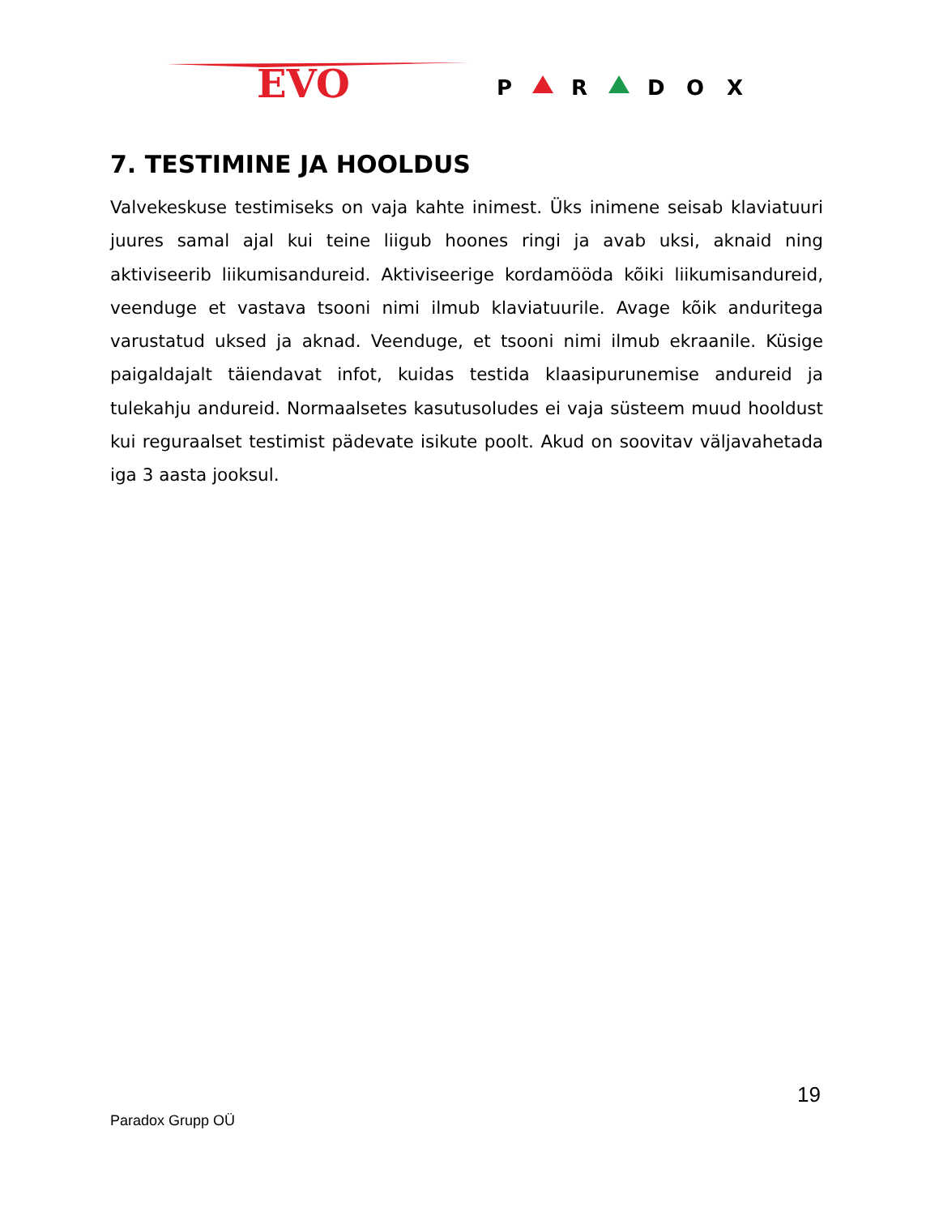EVO
P
R
D
O
X
7. TESTIMINE JA HOOLDUS
Valvekeskuse testimiseks on vaja kahte inimest. Üks inimene seisab klaviatuuri juures samal ajal kui teine liigub hoones ringi ja avab uksi, aknaid ning aktiviseerib liikumisandureid. Aktiviseerige kordamööda kõiki liikumisandureid, veenduge et vastava tsooni nimi ilmub klaviatuurile. Avage kõik anduritega varustatud uksed ja aknad. Veenduge, et tsooni nimi ilmub ekraanile. Küsige paigaldajalt täiendavat infot, kuidas testida klaasipurunemise andureid ja tulekahju andureid. Normaalsetes kasutusoludes ei vaja süsteem muud hooldust kui reguraalset testimist pädevate isikute poolt. Akud on soovitav väljavahetada iga 3 aasta jooksul.
19
Paradox Grupp OÜ